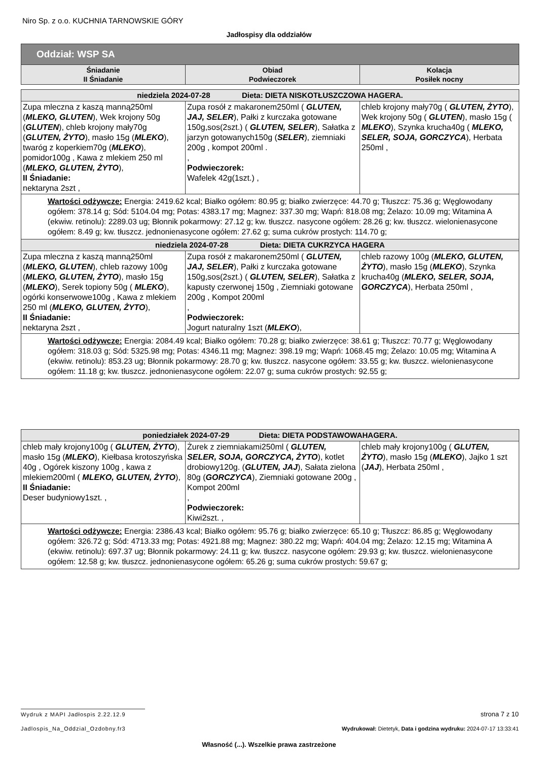Niro Sp. z o.o. KUCHNIA TARNOWSKIE GÓRY
Jadłospisy dla oddziałów
| Oddział: WSP SA | | |
| --- | --- | --- |
| Śniadanie II Śniadanie | Obiad Podwieczorek | Kolacja Posiłek nocny |
| niedziela 2024-07-28 Dieta: DIETA NISKOTŁUSZCZOWA HAGERA. | | |
| Zupa mleczna z kaszą manną250ml ( MLEKO, GLUTEN ), Wek krojony 50g ( GLUTEN ), chleb krojony mały70g ( GLUTEN, ŻYTO ), masło 15g ( MLEKO ), twaróg z koperkiem70g ( MLEKO ), pomidor100g , Kawa z mlekiem 250 ml ( MLEKO, GLUTEN, ŻYTO ), II Śniadanie: nektaryna 2szt , | Zupa rosół z makaronem250ml ( GLUTEN, JAJ, SELER ), Pałki z kurczaka gotowane 150g,sos(2szt.) ( GLUTEN, SELER ), Sałatka z jarzyn gotowanych150g ( SELER ), ziemniaki 200g , kompot 200ml . , Podwieczorek: Wafelek 42g(1szt.) , | chleb krojony mały70g ( GLUTEN, ŻYTO ), Wek krojony 50g ( GLUTEN ), masło 15g ( MLEKO ), Szynka krucha40g ( MLEKO, SELER, SOJA, GORCZYCA ), Herbata 250ml , |
| Wartości odżywcze: Energia: 2419.62 kcal; Białko ogółem: 80.95 g; białko zwierzęce: 44.70 g; Tłuszcz: 75.36 g; Węglowodany ogółem: 378.14 g; Sód: 5104.04 mg; Potas: 4383.17 mg; Magnez: 337.30 mg; Wapń: 818.08 mg; Żelazo: 10.09 mg; Witamina A (ekwiw. retinolu): 2289.03 ug; Błonnik pokarmowy: 27.12 g; kw. tłuszcz. nasycone ogółem: 28.26 g; kw. tłuszcz. wielonienasycone ogółem: 8.49 g; kw. tłuszcz. jednonienasycone ogółem: 27.62 g; suma cukrów prostych: 114.70 g; | | |
| niedziela 2024-07-28 Dieta: DIETA CUKRZYCA HAGERA | | |
| Zupa mleczna z kaszą manną250ml ( MLEKO, GLUTEN ), chleb razowy 100g ( MLEKO, GLUTEN, ŻYTO ), masło 15g ( MLEKO ), Serek topiony 50g ( MLEKO ), ogórki konserwowe100g , Kawa z mlekiem 250 ml ( MLEKO, GLUTEN, ŻYTO ), II Śniadanie: nektaryna 2szt , | Zupa rosół z makaronem250ml ( GLUTEN, JAJ, SELER ), Pałki z kurczaka gotowane 150g,sos(2szt.) ( GLUTEN, SELER ), Sałatka z kapusty czerwonej 150g , Ziemniaki gotowane 200g , Kompot 200ml , Podwieczorek: Jogurt naturalny 1szt ( MLEKO ), | chleb razowy 100g ( MLEKO, GLUTEN, ŻYTO ), masło 15g ( MLEKO ), Szynka krucha40g ( MLEKO, SELER, SOJA, GORCZYCA ), Herbata 250ml , |
| Wartości odżywcze: Energia: 2084.49 kcal; Białko ogółem: 70.28 g; białko zwierzęce: 38.61 g; Tłuszcz: 70.77 g; Węglowodany ogółem: 318.03 g; Sód: 5325.98 mg; Potas: 4346.11 mg; Magnez: 398.19 mg; Wapń: 1068.45 mg; Żelazo: 10.05 mg; Witamina A (ekwiw. retinolu): 853.23 ug; Błonnik pokarmowy: 28.70 g; kw. tłuszcz. nasycone ogółem: 33.55 g; kw. tłuszcz. wielonienasycone ogółem: 11.18 g; kw. tłuszcz. jednonienasycone ogółem: 22.07 g; suma cukrów prostych: 92.55 g; | | |
| poniedziałek 2024-07-29 Dieta: DIETA PODSTAWOWAHAGERA. | | |
| chleb mały krojony100g ( GLUTEN, ŻYTO ), masło 15g ( MLEKO ), Kiełbasa krotoszyńska 40g , Ogórek kiszony 100g , kawa z mlekiem200ml ( MLEKO, GLUTEN, ŻYTO ), II Śniadanie: Deser budyniowy1szt. , | Żurek z ziemniakami250ml ( GLUTEN, SELER, SOJA, GORCZYCA, ŻYTO ), kotlet drobiowy120g. ( GLUTEN, JAJ ), Sałata zielona 80g ( GORCZYCA ), Ziemniaki gotowane 200g , Kompot 200ml , Podwieczorek: Kiwi2szt. , | chleb mały krojony100g ( GLUTEN, ŻYTO ), masło 15g ( MLEKO ), Jajko 1 szt ( JAJ ), Herbata 250ml , |
| Wartości odżywcze: Energia: 2386.43 kcal; Białko ogółem: 95.76 g; białko zwierzęce: 65.10 g; Tłuszcz: 86.85 g; Węglowodany ogółem: 326.72 g; Sód: 4713.33 mg; Potas: 4921.88 mg; Magnez: 380.22 mg; Wapń: 404.04 mg; Żelazo: 12.15 mg; Witamina A (ekwiw. retinolu): 697.37 ug; Błonnik pokarmowy: 24.11 g; kw. tłuszcz. nasycone ogółem: 29.93 g; kw. tłuszcz. wielonienasycone ogółem: 12.58 g; kw. tłuszcz. jednonienasycone ogółem: 65.26 g; suma cukrów prostych: 59.67 g; | | |
Wydruk z MAPI Jadłospis 2.22.12.9
strona 7 z 10
Jadlospis_Na_Oddzial_Ozdobny.fr3
Wydrukował: Dietetyk, Data i godzina wydruku: 2024-07-17 13:33:41
Własność (...). Wszelkie prawa zastrzeżone